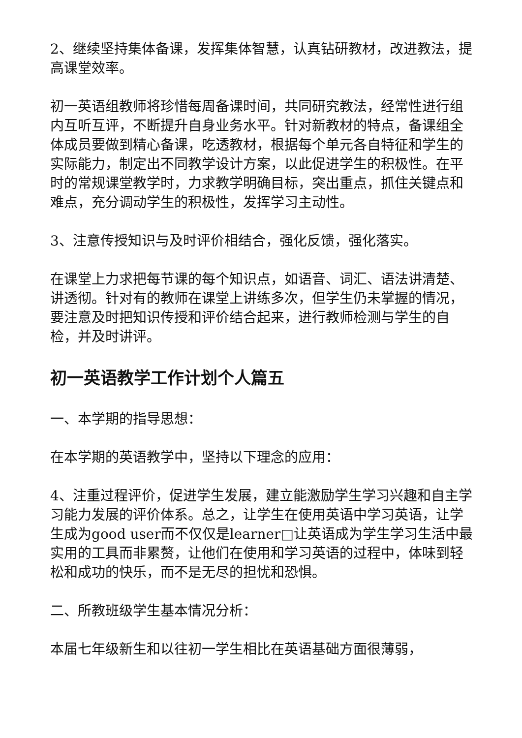2、继续坚持集体备课，发挥集体智慧，认真钻研教材，改进教法，提高课堂效率。
初一英语组教师将珍惜每周备课时间，共同研究教法，经常性进行组内互听互评，不断提升自身业务水平。针对新教材的特点，备课组全体成员要做到精心备课，吃透教材，根据每个单元各自特征和学生的实际能力，制定出不同教学设计方案，以此促进学生的积极性。在平时的常规课堂教学时，力求教学明确目标，突出重点，抓住关键点和难点，充分调动学生的积极性，发挥学习主动性。
3、注意传授知识与及时评价相结合，强化反馈，强化落实。
在课堂上力求把每节课的每个知识点，如语音、词汇、语法讲清楚、讲透彻。针对有的教师在课堂上讲练多次，但学生仍未掌握的情况，要注意及时把知识传授和评价结合起来，进行教师检测与学生的自检，并及时讲评。
初一英语教学工作计划个人篇五
一、本学期的指导思想：
在本学期的英语教学中，坚持以下理念的应用：
4、注重过程评价，促进学生发展，建立能激励学生学习兴趣和自主学习能力发展的评价体系。总之，让学生在使用英语中学习英语，让学生成为good user而不仅仅是learner□让英语成为学生学习生活中最实用的工具而非累赘，让他们在使用和学习英语的过程中，体味到轻松和成功的快乐，而不是无尽的担忧和恐惧。
二、所教班级学生基本情况分析：
本届七年级新生和以往初一学生相比在英语基础方面很薄弱，